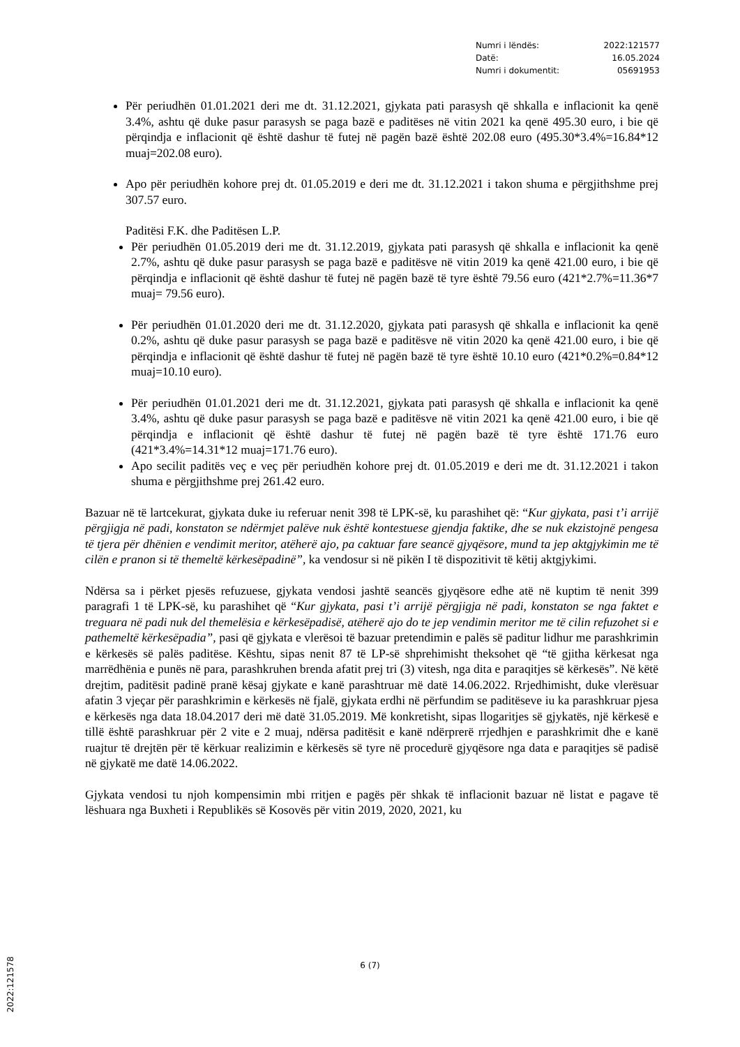Numri i lëndës: 2022:121577
Datë: 16.05.2024
Numri i dokumentit: 05691953
Për periudhën 01.01.2021 deri me dt. 31.12.2021, gjykata pati parasysh që shkalla e inflacionit ka qenë 3.4%, ashtu që duke pasur parasysh se paga bazë e paditëses në vitin 2021 ka qenë 495.30 euro, i bie që përqindja e inflacionit që është dashur të futej në pagën bazë është 202.08 euro (495.30*3.4%=16.84*12 muaj=202.08 euro).
Apo për periudhën kohore prej dt. 01.05.2019 e deri me dt. 31.12.2021 i takon shuma e përgjithshme prej 307.57 euro.
Paditësi F.K. dhe Paditësen L.P.
Për periudhën 01.05.2019 deri me dt. 31.12.2019, gjykata pati parasysh që shkalla e inflacionit ka qenë 2.7%, ashtu që duke pasur parasysh se paga bazë e paditësve në vitin 2019 ka qenë 421.00 euro, i bie që përqindja e inflacionit që është dashur të futej në pagën bazë të tyre është 79.56 euro (421*2.7%=11.36*7 muaj= 79.56 euro).
Për periudhën 01.01.2020 deri me dt. 31.12.2020, gjykata pati parasysh që shkalla e inflacionit ka qenë 0.2%, ashtu që duke pasur parasysh se paga bazë e paditësve në vitin 2020 ka qenë 421.00 euro, i bie që përqindja e inflacionit që është dashur të futej në pagën bazë të tyre është 10.10 euro (421*0.2%=0.84*12 muaj=10.10 euro).
Për periudhën 01.01.2021 deri me dt. 31.12.2021, gjykata pati parasysh që shkalla e inflacionit ka qenë 3.4%, ashtu që duke pasur parasysh se paga bazë e paditësve në vitin 2021 ka qenë 421.00 euro, i bie që përqindja e inflacionit që është dashur të futej në pagën bazë të tyre është 171.76 euro (421*3.4%=14.31*12 muaj=171.76 euro).
Apo secilit paditës veç e veç për periudhën kohore prej dt. 01.05.2019 e deri me dt. 31.12.2021 i takon shuma e përgjithshme prej 261.42 euro.
Bazuar në të lartcekurat, gjykata duke iu referuar nenit 398 të LPK-së, ku parashihet që: “Kur gjykata, pasi t’i arrijë përgjigja në padi, konstaton se ndërmjet palëve nuk është kontestuese gjendja faktike, dhe se nuk ekzistojnë pengesa të tjera për dhënien e vendimit meritor, atëherë ajo, pa caktuar fare seancë gjyqësore, mund ta jep aktgjykimin me të cilën e pranon si të themeltë kërkesëpadinë”, ka vendosur si në pikën I të dispozitivit të këtij aktgjykimi.
Ndërsa sa i përket pjesës refuzuese, gjykata vendosi jashtë seancës gjyqësore edhe atë në kuptim të nenit 399 paragrafi 1 të LPK-së, ku parashihet që “Kur gjykata, pasi t’i arrijë përgjigja në padi, konstaton se nga faktet e treguara në padi nuk del themelësia e kërkesëpadisë, atëherë ajo do te jep vendimin meritor me të cilin refuzohet si e pathemeltë kërkesëpadia”, pasi që gjykata e vlerësoi të bazuar pretendimin e palës së paditur lidhur me parashkrimin e kërkesës së palës paditëse. Kështu, sipas nenit 87 të LP-së shprehimisht theksohet që “të gjitha kërkesat nga marrëdhënia e punës në para, parashkruhen brenda afatit prej tri (3) vitesh, nga dita e paraqitjes së kërkesës”. Në këtë drejtim, paditësit padinë pranë kësaj gjykate e kanë parashtruar më datë 14.06.2022. Rrjedhimisht, duke vlerësuar afatin 3 vjeçar për parashkrimin e kërkesës në fjalë, gjykata erdhi në përfundim se paditëseve iu ka parashkruar pjesa e kërkesës nga data 18.04.2017 deri më datë 31.05.2019. Më konkretisht, sipas llogaritjes së gjykatës, një kërkesë e tillë është parashkruar për 2 vite e 2 muaj, ndërsa paditësit e kanë ndërprerë rrjedhjen e parashkrimit dhe e kanë ruajtur të drejtën për të kërkuar realizimin e kërkesës së tyre në procedurë gjyqësore nga data e paraqitjes së padisë në gjykatë me datë 14.06.2022.
Gjykata vendosi tu njoh kompensimin mbi rritjen e pagës për shkak të inflacionit bazuar në listat e pagave të lëshuara nga Buxheti i Republikës së Kosovës për vitin 2019, 2020, 2021, ku
6 (7)
2022:121578